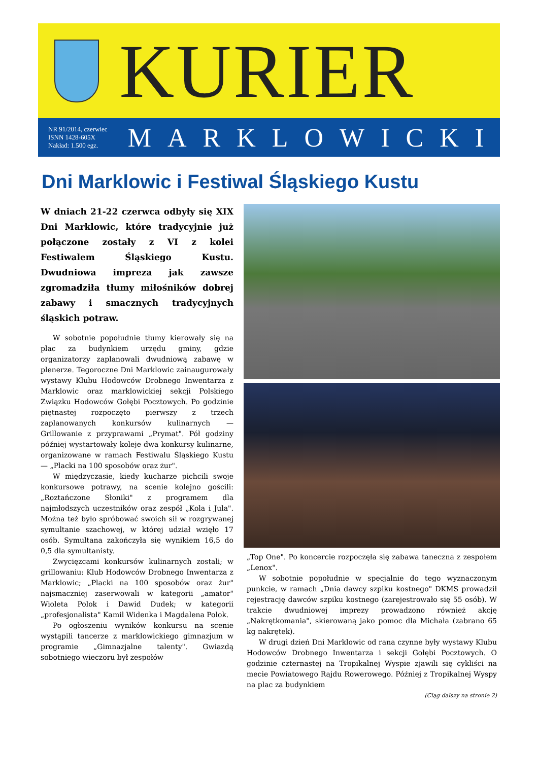KURIER
NR 91/2014, czerwiec
ISNN 1428-605X
Nakład: 1.500 egz.
MARKLOWICKI
Dni Marklowic i Festiwal Śląskiego Kustu
W dniach 21-22 czerwca odbyły się XIX Dni Marklowic, które tradycyjnie już połączone zostały z VI z kolei Festiwalem Śląskiego Kustu. Dwudniowa impreza jak zawsze zgromadziła tłumy miłośników dobrej zabawy i smacznych tradycyjnych śląskich potraw.
W sobotnie popołudnie tłumy kierowały się na plac za budynkiem urzędu gminy, gdzie organizatorzy zaplanowali dwudniową zabawę w plenerze. Tegoroczne Dni Marklowic zainaugurowały wystawy Klubu Hodowców Drobnego Inwentarza z Marklowic oraz marklowickiej sekcji Polskiego Związku Hodowców Gołębi Pocztowych. Po godzinie piętnastej rozpoczęto pierwszy z trzech zaplanowanych konkursów kulinarnych — Grillowanie z przyprawami „Prymat". Pół godziny później wystartowały koleje dwa konkursy kulinarne, organizowane w ramach Festiwalu Śląskiego Kustu — „Placki na 100 sposobów oraz żur".
W międzyczasie, kiedy kucharze pichcili swoje konkursowe potrawy, na scenie kolejno gościli: „Roztańczone Słoniki" z programem dla najmłodszych uczestników oraz zespół „Kola i Jula". Można też było spróbować swoich sił w rozgrywanej symultanie szachowej, w której udział wzięło 17 osób. Symultana zakończyła się wynikiem 16,5 do 0,5 dla symultanisty.
Zwycięzcami konkursów kulinarnych zostali; w grillowaniu: Klub Hodowców Drobnego Inwentarza z Marklowic; „Placki na 100 sposobów oraz żur" najsmaczniej zaserwowali w kategorii „amator" Wioleta Polok i Dawid Dudek; w kategorii „profesjonalista" Kamil Widenka i Magdalena Polok.
Po ogłoszeniu wyników konkursu na scenie wystąpili tancerze z marklowickiego gimnazjum w programie „Gimnazjalne talenty". Gwiazdą sobotniego wieczoru był zespołów
„Top One". Po koncercie rozpoczęła się zabawa taneczna z zespołem „Lenox".
W sobotnie popołudnie w specjalnie do tego wyznaczonym punkcie, w ramach „Dnia dawcy szpiku kostnego" DKMS prowadził rejestrację dawców szpiku kostnego (zarejestrowało się 55 osób). W trakcie dwudniowej imprezy prowadzono również akcję „Nakrętkomania", skierowaną jako pomoc dla Michała (zabrano 65 kg nakrętek).
W drugi dzień Dni Marklowic od rana czynne były wystawy Klubu Hodowców Drobnego Inwentarza i sekcji Gołębi Pocztowych. O godzinie czternastej na Tropikalnej Wyspie zjawili się cykliści na mecie Powiatowego Rajdu Rowerowego. Później z Tropikalnej Wyspy na plac za budynkiem
(Ciąg dalszy na stronie 2)